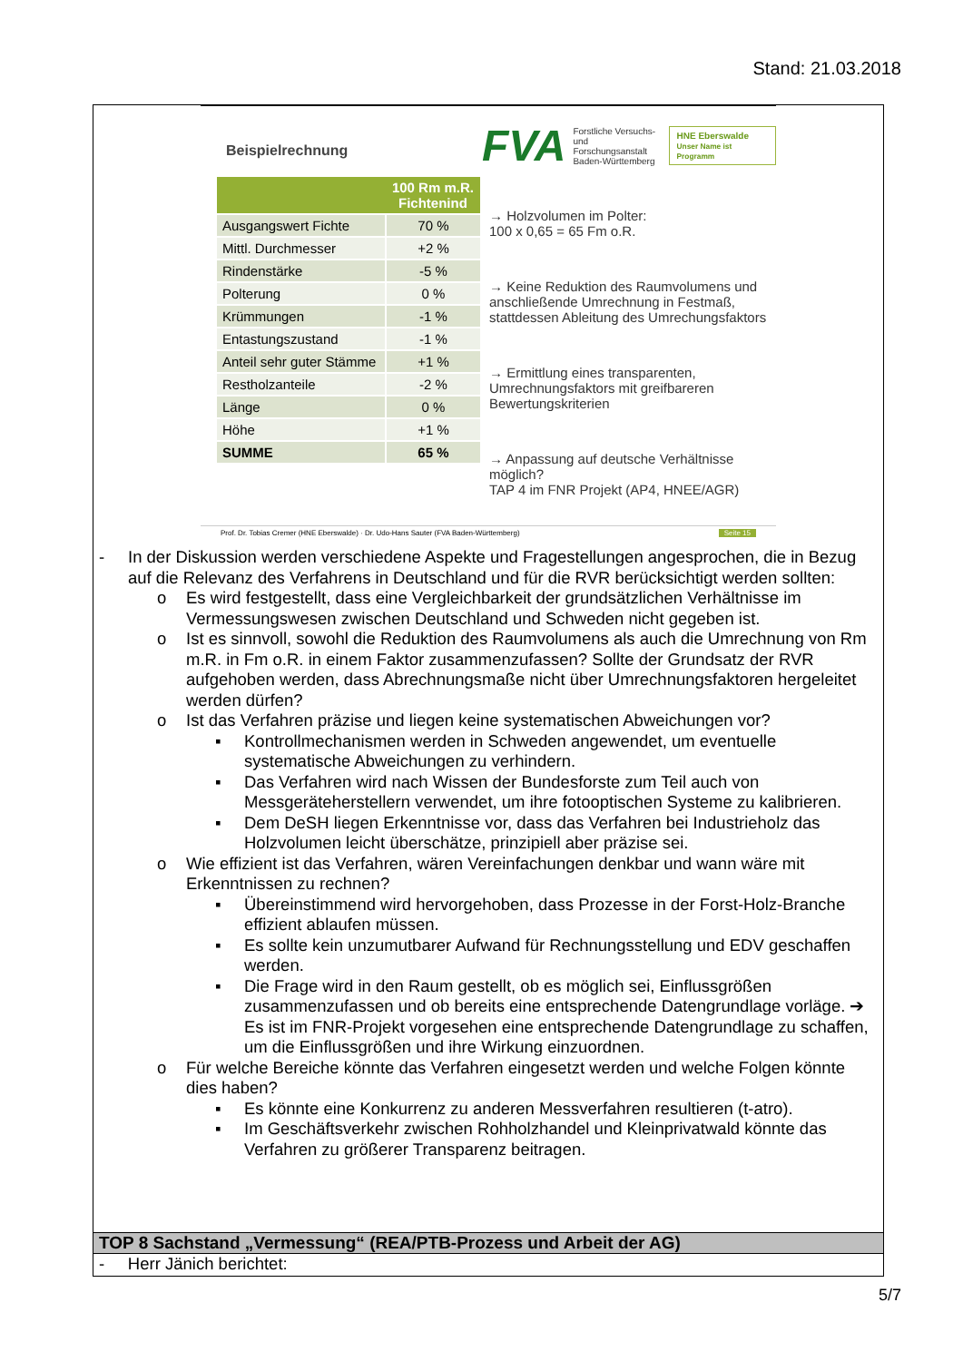Stand: 21.03.2018
Beispielrechnung
FVA Forstliche Versuchs-
und Forschungsanstalt
Baden-Württemberg HNE Eberswalde
Unser Name ist Programm
| | 100 Rm m.R. Fichtenind |
| --- | --- |
| Ausgangswert Fichte | 70 % |
| Mittl. Durchmesser | +2 % |
| Rindenstärke | -5 % |
| Polterung | 0 % |
| Krümmungen | -1 % |
| Entastungszustand | -1 % |
| Anteil sehr guter Stämme | +1 % |
| Restholzanteile | -2 % |
| Länge | 0 % |
| Höhe | +1 % |
| SUMME | 65 % |
→ Holzvolumen im Polter:
100 x 0,65 = 65 Fm o.R.
→ Keine Reduktion des Raumvolumens und anschließende Umrechnung in Festmaß, stattdessen Ableitung des Umrechungsfaktors
→ Ermittlung eines transparenten, Umrechnungsfaktors mit greifbareren Bewertungskriterien
→ Anpassung auf deutsche Verhältnisse möglich?
TAP 4 im FNR Projekt (AP4, HNEE/AGR)
Prof. Dr. Tobias Cremer (HNE Eberswalde) · Dr. Udo-Hans Sauter (FVA Baden-Württemberg) Seite 15
- In der Diskussion werden verschiedene Aspekte und Fragestellungen angesprochen, die in Bezug auf die Relevanz des Verfahrens in Deutschland und für die RVR berücksichtigt werden sollten:
o Es wird festgestellt, dass eine Vergleichbarkeit der grundsätzlichen Verhältnisse im Vermessungswesen zwischen Deutschland und Schweden nicht gegeben ist.
o Ist es sinnvoll, sowohl die Reduktion des Raumvolumens als auch die Umrechnung von Rm m.R. in Fm o.R. in einem Faktor zusammenzufassen? Sollte der Grundsatz der RVR aufgehoben werden, dass Abrechnungsmaße nicht über Umrechnungsfaktoren hergeleitet werden dürfen?
o Ist das Verfahren präzise und liegen keine systematischen Abweichungen vor?
▪ Kontrollmechanismen werden in Schweden angewendet, um eventuelle systematische Abweichungen zu verhindern.
▪ Das Verfahren wird nach Wissen der Bundesforste zum Teil auch von Messgeräteherstellern verwendet, um ihre fotooptischen Systeme zu kalibrieren.
▪ Dem DeSH liegen Erkenntnisse vor, dass das Verfahren bei Industrieholz das Holzvolumen leicht überschätze, prinzipiell aber präzise sei.
o Wie effizient ist das Verfahren, wären Vereinfachungen denkbar und wann wäre mit Erkenntnissen zu rechnen?
▪ Übereinstimmend wird hervorgehoben, dass Prozesse in der Forst-Holz-Branche effizient ablaufen müssen.
▪ Es sollte kein unzumutbarer Aufwand für Rechnungsstellung und EDV geschaffen werden.
▪ Die Frage wird in den Raum gestellt, ob es möglich sei, Einflussgrößen zusammenzufassen und ob bereits eine entsprechende Datengrundlage vorläge. ➔ Es ist im FNR-Projekt vorgesehen eine entsprechende Datengrundlage zu schaffen, um die Einflussgrößen und ihre Wirkung einzuordnen.
o Für welche Bereiche könnte das Verfahren eingesetzt werden und welche Folgen könnte dies haben?
▪ Es könnte eine Konkurrenz zu anderen Messverfahren resultieren (t-atro).
▪ Im Geschäftsverkehr zwischen Rohholzhandel und Kleinprivatwald könnte das Verfahren zu größerer Transparenz beitragen.
TOP 8 Sachstand „Vermessung“ (REA/PTB-Prozess und Arbeit der AG)
- Herr Jänich berichtet:
5/7